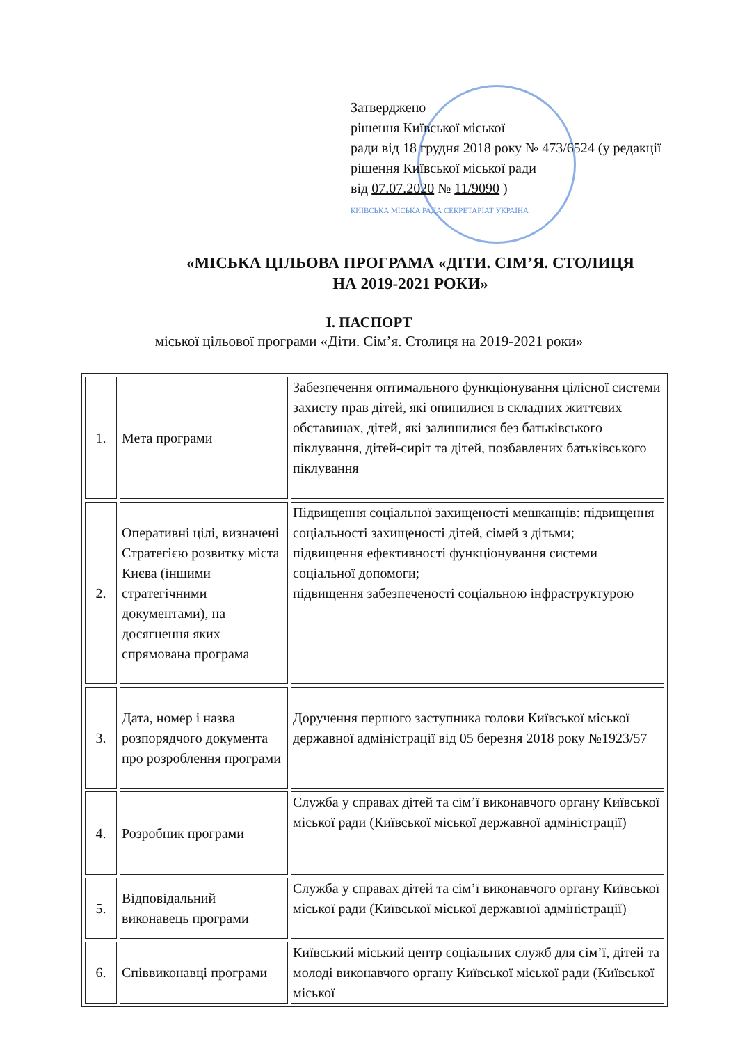Затверджено
рішення Київської міської
ради від 18 грудня 2018 року № 473/6524 (у редакції рішення Київської міської ради
від 07.07.2020 № 11/9090 )
КИЇВСЬКА МІСЬКА РАДА СЕКРЕТАРІАТ УКРАЇНА
«МІСЬКА ЦІЛЬОВА ПРОГРАМА «ДІТИ. СІМ’Я. СТОЛИЦЯ
НА 2019-2021 РОКИ»
І. ПАСПОРТ
міської цільової програми «Діти. Сім’я. Столиця на 2019-2021 роки»
| 1. | Мета програми | Забезпечення оптимального функціонування цілісної системи захисту прав дітей, які опинилися в складних життєвих обставинах, дітей, які залишилися без батьківського піклування, дітей-сиріт та дітей, позбавлених батьківського піклування |
| 2. | Оперативні цілі, визначені Стратегією розвитку міста Києва (іншими стратегічними документами), на досягнення яких спрямована програма | Підвищення соціальної захищеності мешканців: підвищення соціальності захищеності дітей, сімей з дітьми; підвищення ефективності функціонування системи соціальної допомоги; підвищення забезпеченості соціальною інфраструктурою |
| 3. | Дата, номер і назва розпорядчого документа про розроблення програми | Доручення першого заступника голови Київської міської державної адміністрації від 05 березня 2018 року №1923/57 |
| 4. | Розробник програми | Служба у справах дітей та сім’ї виконавчого органу Київської міської ради (Київської міської державної адміністрації) |
| 5. | Відповідальний виконавець програми | Служба у справах дітей та сім’ї виконавчого органу Київської міської ради (Київської міської державної адміністрації) |
| 6. | Співвиконавці програми | Київський міський центр соціальних служб для сім’ї, дітей та молоді виконавчого органу Київської міської ради (Київської міської |